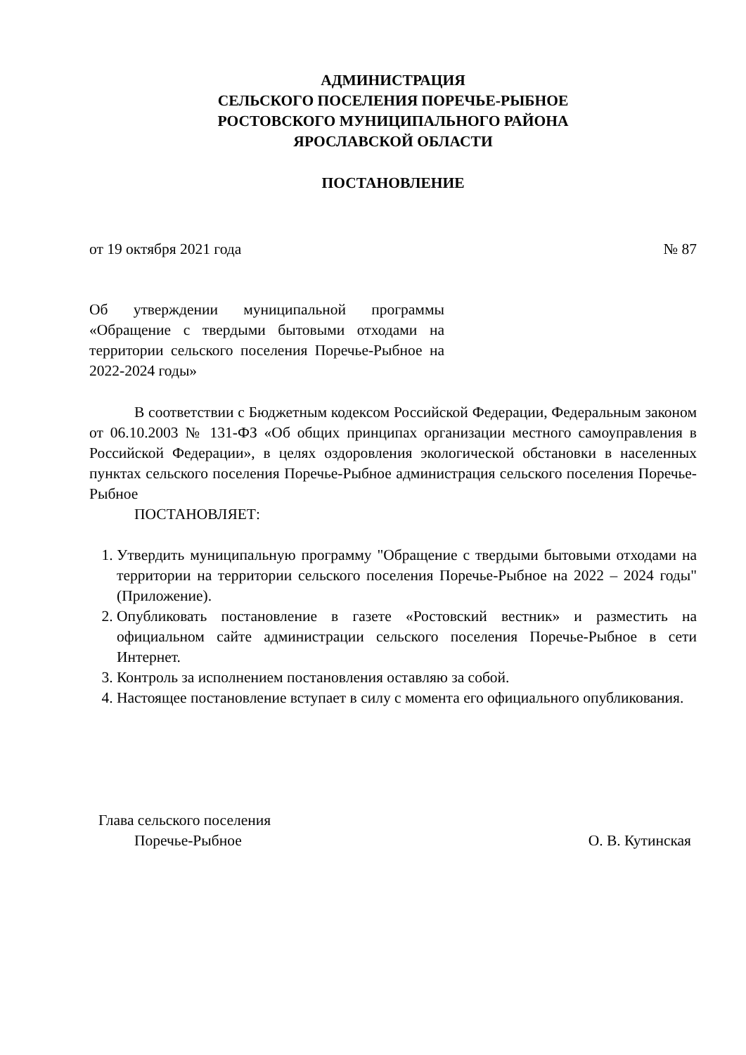АДМИНИСТРАЦИЯ
СЕЛЬСКОГО ПОСЕЛЕНИЯ ПОРЕЧЬЕ-РЫБНОЕ
РОСТОВСКОГО МУНИЦИПАЛЬНОГО РАЙОНА
ЯРОСЛАВСКОЙ ОБЛАСТИ
ПОСТАНОВЛЕНИЕ
от 19 октября 2021 года № 87
Об утверждении муниципальной программы «Обращение с твердыми бытовыми отходами на территории сельского поселения Поречье-Рыбное на 2022-2024 годы»
В соответствии с Бюджетным кодексом Российской Федерации, Федеральным законом от 06.10.2003 № 131-ФЗ «Об общих принципах организации местного самоуправления в Российской Федерации», в целях оздоровления экологической обстановки в населенных пунктах сельского поселения Поречье-Рыбное администрация сельского поселения Поречье-Рыбное
ПОСТАНОВЛЯЕТ:
1. Утвердить муниципальную программу "Обращение с твердыми бытовыми отходами на территории на территории сельского поселения Поречье-Рыбное на 2022 – 2024 годы" (Приложение).
2. Опубликовать постановление в газете «Ростовский вестник» и разместить на официальном сайте администрации сельского поселения Поречье-Рыбное в сети Интернет.
3. Контроль за исполнением постановления оставляю за собой.
4. Настоящее постановление вступает в силу с момента его официального опубликования.
Глава сельского поселения
Поречье-Рыбное О. В. Кутинская